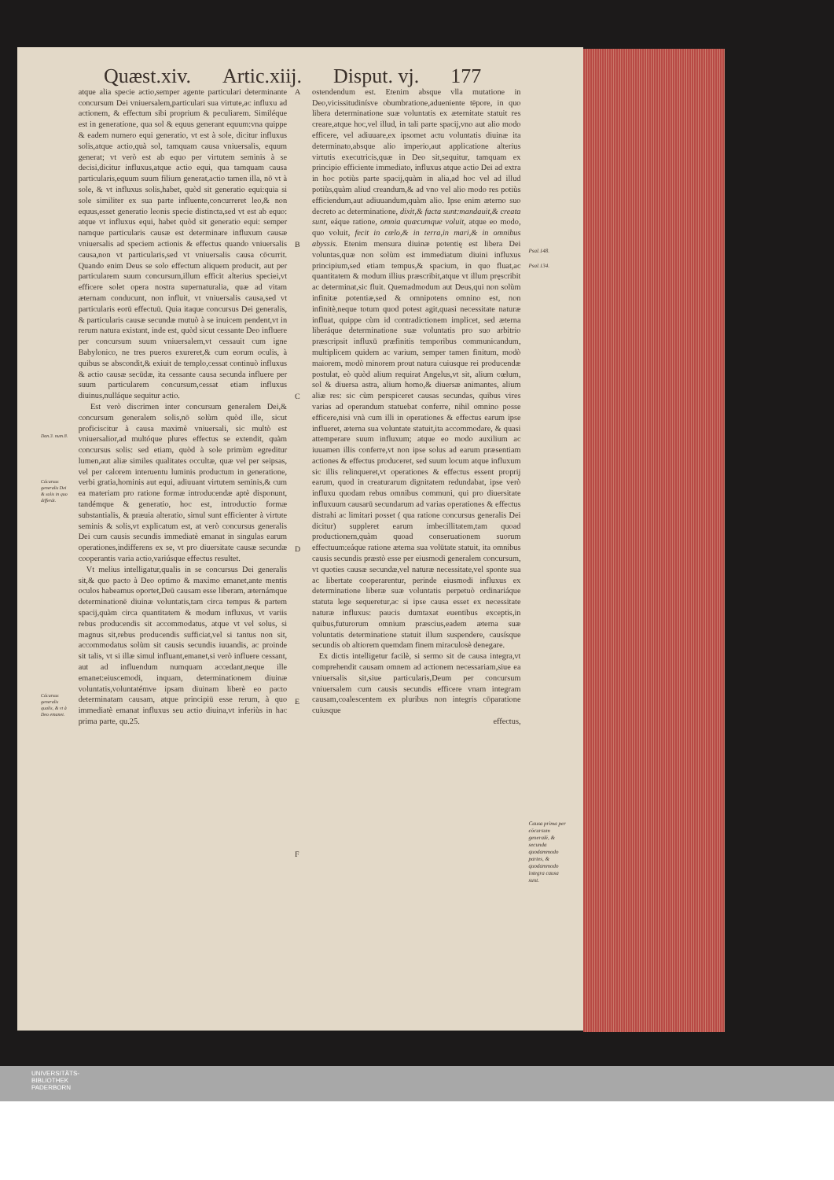Quæst.xiv. Artic.xiij. Disput. vj. 177
Dan.3. num.8.
Cócursus generalis Dei & solis in quo differát.
Cócursus generalis qualis, & vt à Deo emanet.
atque alia specie actio,semper agente particulari determinante concursum Dei vniuersalem,particulari sua virtute,ac influxu ad actionem, & effectum sibi proprium & peculiarem. Similéque est in generatione, qua sol & equus generant equum:vna quippe & eadem numero equi generatio, vt est à sole, dicitur influxus solis,atque actio,quà sol, tamquam causa vniuersalis, equum generat; vt verò est ab equo per virtutem seminis à se decisi,dicitur influxus,atque actio equi, qua tamquam causa particularis,equum suum filium generat,actio tamen illa, nō vt à sole, & vt influxus solis,habet, quòd sit generatio equi:quia si sole similiter ex sua parte influente,concurreret leo,& non equus,esset generatio leonis specie distincta,sed vt est ab equo: atque vt influxus equi, habet quòd sit generatio equi: semper namque particularis causæ est determinare influxum causæ vniuersalis ad speciem actionis & effectus quando vniuersalis causa,non vt particularis,sed vt vniuersalis causa cōcurrit. Quando enim Deus se solo effectum aliquem producit, aut per particularem suum concursum,illum efficit alterius speciei,vt efficere solet opera nostra supernaturalia, quæ ad vitam æternam conducunt, non influit, vt vniuersalis causa,sed vt particularis eorū effectuū. Quia itaque concursus Dei generalis, & particularis causæ secundæ mutuò à se inuicem pendent,vt in rerum natura existant, inde est, quòd sicut cessante Deo influere per concursum suum vniuersalem,vt cessauit cum igne Babylonico, ne tres pueros exureret,& cum eorum oculis, à quibus se abscondit,& exiuit de templo,cessat continuò influxus & actio causæ secūdæ, ita cessante causa secunda influere per suum particularem concursum,cessat etiam influxus diuinus,nulláque sequitur actio.
Est verò discrimen inter concursum generalem Dei,& concursum generalem solis,nō solùm quòd ille, sicut proficiscitur à causa maximè vniuersali, sic multò est vniuersalior,ad multóque plures effectus se extendit, quàm concursus solis: sed etiam, quòd à sole primùm egreditur lumen,aut aliæ similes qualitates occultæ, quæ vel per seipsas, vel per calorem interuentu luminis productum in generatione, verbi gratia,hominis aut equi, adiuuant virtutem seminis,& cum ea materiam pro ratione formæ introducendæ aptè disponunt, tandémque & generatio, hoc est, introductio formæ substantialis, & præuia alteratio, simul sunt efficienter à virtute seminis & solis,vt explicatum est, at verò concursus generalis Dei cum causis secundis immediatè emanat in singulas earum operationes,indifferens ex se, vt pro diuersitate causæ secundæ cooperantis varia actio,variúsque effectus resultet.
Vt melius intelligatur,qualis in se concursus Dei generalis sit,& quo pacto à Deo optimo & maximo emanet,ante mentis oculos habeamus oportet,Deū causam esse liberam, æternámque determinationē diuinæ voluntatis,tam circa tempus & partem spacij,quàm circa quantitatem & modum influxus, vt variis rebus producendis sit accommodatus, atque vt vel solus, si magnus sit,rebus producendis sufficiat,vel si tantus non sit, accommodatus solùm sit causis secundis iuuandis, ac proinde sit talis, vt si illæ simul influant,emanet,si verò influere cessant, aut ad influendum numquam accedant,neque ille emanet:eiuscemodi, inquam, determinationem diuinæ voluntatis,voluntatémve ipsam diuinam liberè eo pacto determinatam causam, atque principiū esse rerum, à quo immediatè emanat influxus seu actio diuina,vt inferiùs in hac prima parte, qu.25.
A
B
C
D
E
F
ostendendum est. Etenim absque vlla mutatione in Deo,vicissitudinísve obumbratione,adueniente tēpore, in quo libera determinatione suæ voluntatis ex æternitate statuit res creare,atque hoc,vel illud, in tali parte spacij,vno aut alio modo efficere, vel adiuuare,ex ipsomet actu voluntatis diuinæ ita determinato,absque alio imperio,aut applicatione alterius virtutis executricis,quæ in Deo sit,sequitur, tamquam ex principio efficiente immediato, influxus atque actio Dei ad extra in hoc potiùs parte spacij,quàm in alia,ad hoc vel ad illud potiùs,quàm aliud creandum,& ad vno vel alio modo res potiùs efficiendum,aut adiuuandum,quàm alio. Ipse enim æterno suo decreto ac determinatione, dixit,& facta sunt:mandauit,& creata sunt, eáque ratione, omnia quæcumque voluit, atque eo modo, quo voluit, fecit in cœlo,& in terra,in mari,& in omnibus abyssis. Etenim mensura diuinæ potentię est libera Dei voluntas,quæ non solùm est immediatum diuini influxus principium,sed etiam tempus,& spacium, in quo fluat,ac quantitatem & modum illius præscribit,atque vt illum pręscribit ac determinat,sic fluit. Quemadmodum aut Deus,qui non solùm infinitæ potentiæ,sed & omnipotens omnino est, non infinitè,neque totum quod potest agit,quasi necessitate naturæ influat, quippe cùm id contradictionem implicet, sed æterna liberáque determinatione suæ voluntatis pro suo arbitrio præscripsit influxū præfinitis temporibus communicandum, multiplicem quidem ac varium, semper tamen finitum, modò maiorem, modò minorem prout natura cuiusque rei producendæ postulat, eò quòd alium requirat Angelus,vt sit, alium cœlum, sol & diuersa astra, alium homo,& diuersæ animantes, alium aliæ res: sic cùm perspiceret causas secundas, quibus vires varias ad operandum statuebat conferre, nihil omnino posse efficere,nisi vnà cum illi in operationes & effectus earum ipse influeret, æterna sua voluntate statuit,ita accommodare, & quasi attemperare suum influxum; atque eo modo auxilium ac iuuamen illis conferre,vt non ipse solus ad earum præsentiam actiones & effectus produceret, sed suum locum atque influxum sic illis relinqueret,vt operationes & effectus essent proprij earum, quod in creaturarum dignitatem redundabat, ipse verò influxu quodam rebus omnibus communi, qui pro diuersitate influxuum causarū secundarum ad varias operationes & effectus distrahi ac limitari posset ( qua ratione concursus generalis Dei dicitur) suppleret earum imbecillitatem,tam quoad productionem,quàm quoad conseruationem suorum effectuum:eáque ratione æterna sua volūtate statuit, ita omnibus causis secundis præstò esse per eiusmodi generalem concursum, vt quoties causæ secundæ,vel naturæ necessitate,vel sponte sua ac libertate cooperarentur, perinde eiusmodi influxus ex determinatione liberæ suæ voluntatis perpetuò ordinariáque statuta lege sequeretur,ac si ipse causa esset ex necessitate naturæ influxus: paucis dumtaxat euentibus exceptis,in quibus,futurorum omnium præscius,eadem æterna suæ voluntatis determinatione statuit illum suspendere, causísque secundis ob altiorem quemdam finem miraculosè denegare.
Ex dictis intelligetur facilè, si sermo sit de causa integra,vt comprehendit causam omnem ad actionem necessariam,siue ea vniuersalis sit,siue particularis,Deum per concursum vniuersalem cum causis secundis efficere vnam integram causam,coalescentem ex pluribus non integris cōparatione cuiusque
effectus,
Psal.148.
Psal.134.
Causa prima per cōcursum generalē, & secunda quodammodo partes, & quodammodo integra causa sunt.
UNIVERSITÄTS-
BIBLIOTHEK
PADERBORN